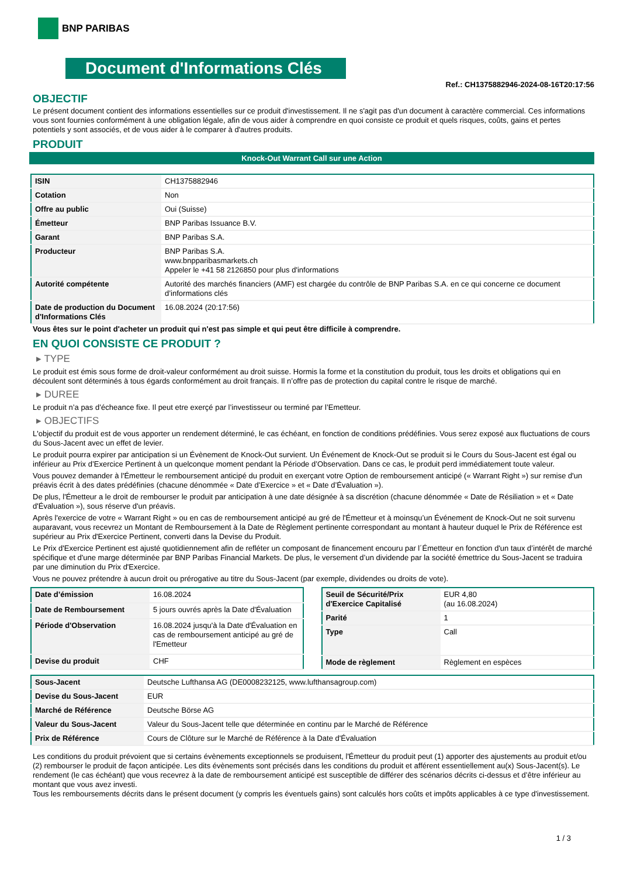BNP PARIBAS
Document d'Informations Clés
Ref.: CH1375882946-2024-08-16T20:17:56
OBJECTIF
Le présent document contient des informations essentielles sur ce produit d'investissement. Il ne s'agit pas d'un document à caractère commercial. Ces informations vous sont fournies conformément à une obligation légale, afin de vous aider à comprendre en quoi consiste ce produit et quels risques, coûts, gains et pertes potentiels y sont associés, et de vous aider à le comparer à d'autres produits.
PRODUIT
Knock-Out Warrant Call sur une Action
| ISIN | CH1375882946 |
| Cotation | Non |
| Offre au public | Oui (Suisse) |
| Émetteur | BNP Paribas Issuance B.V. |
| Garant | BNP Paribas S.A. |
| Producteur | BNP Paribas S.A. www.bnpparibasmarkets.ch Appeler le +41 58 2126850 pour plus d'informations |
| Autorité compétente | Autorité des marchés financiers (AMF) est chargée du contrôle de BNP Paribas S.A. en ce qui concerne ce document d’informations clés |
| Date de production du Document d'Informations Clés | 16.08.2024 (20:17:56) |
Vous êtes sur le point d'acheter un produit qui n'est pas simple et qui peut être difficile à comprendre.
EN QUOI CONSISTE CE PRODUIT ?
▸ TYPE
Le produit est émis sous forme de droit-valeur conformément au droit suisse. Hormis la forme et la constitution du produit, tous les droits et obligations qui en découlent sont déterminés à tous égards conformément au droit français. Il n’offre pas de protection du capital contre le risque de marché.
▸ DUREE
Le produit n’a pas d’écheance fixe. Il peut etre exerçé par l’investisseur ou terminé par l’Emetteur.
▸ OBJECTIFS
L'objectif du produit est de vous apporter un rendement déterminé, le cas échéant, en fonction de conditions prédéfinies. Vous serez exposé aux fluctuations de cours du Sous-Jacent avec un effet de levier.
Le produit pourra expirer par anticipation si un Évènement de Knock-Out survient. Un Événement de Knock-Out se produit si le Cours du Sous-Jacent est égal ou inférieur au Prix d’Exercice Pertinent à un quelconque moment pendant la Période d’Observation. Dans ce cas, le produit perd immédiatement toute valeur.
Vous pouvez demander à l'Émetteur le remboursement anticipé du produit en exerçant votre Option de remboursement anticipé (« Warrant Right ») sur remise d'un préavis écrit à des dates prédéfinies (chacune dénommée « Date d’Exercice » et « Date d’Évaluation »).
De plus, l'Émetteur a le droit de rembourser le produit par anticipation à une date désignée à sa discrétion (chacune dénommée « Date de Résiliation » et « Date d'Évaluation »), sous réserve d'un préavis.
Après l'exercice de votre « Warrant Right » ou en cas de remboursement anticipé au gré de l'Émetteur et à moinsqu’un Événement de Knock-Out ne soit survenu auparavant, vous recevrez un Montant de Remboursement à la Date de Règlement pertinente correspondant au montant à hauteur duquel le Prix de Référence est supérieur au Prix d'Exercice Pertinent, converti dans la Devise du Produit.
Le Prix d'Exercice Pertinent est ajusté quotidiennement afin de refléter un composant de financement encouru par l´Émetteur en fonction d'un taux d’intérêt de marché spécifique et d'une marge déterminée par BNP Paribas Financial Markets. De plus, le versement d’un dividende par la société émettrice du Sous-Jacent se traduira par une diminution du Prix d'Exercice.
Vous ne pouvez prétendre à aucun droit ou prérogative au titre du Sous-Jacent (par exemple, dividendes ou droits de vote).
| Date d’émission | 16.08.2024 |
| Date de Remboursement | 5 jours ouvrés après la Date d'Évaluation |
| Période d'Observation | 16.08.2024 jusqu'à la Date d'Évaluation en cas de remboursement anticipé au gré de l'Emetteur |
| Devise du produit | CHF |
| Seuil de Sécurité/Prix d'Exercice Capitalisé | EUR 4,80 (au 16.08.2024) |
| Parité | 1 |
| Type | Call |
| Mode de règlement | Règlement en espèces |
| Sous-Jacent | Deutsche Lufthansa AG (DE0008232125, www.lufthansagroup.com) |
| Devise du Sous-Jacent | EUR |
| Marché de Référence | Deutsche Börse AG |
| Valeur du Sous-Jacent | Valeur du Sous-Jacent telle que déterminée en continu par le Marché de Référence |
| Prix de Référence | Cours de Clôture sur le Marché de Référence à la Date d'Évaluation |
Les conditions du produit prévoient que si certains évènements exceptionnels se produisent, l'Émetteur du produit peut (1) apporter des ajustements au produit et/ou (2) rembourser le produit de façon anticipée. Les dits évènements sont précisés dans les conditions du produit et afférent essentiellement au(x) Sous-Jacent(s). Le rendement (le cas échéant) que vous recevrez à la date de remboursement anticipé est susceptible de différer des scénarios décrits ci-dessus et d’être inférieur au montant que vous avez investi.
Tous les remboursements décrits dans le présent document (y compris les éventuels gains) sont calculés hors coûts et impôts applicables à ce type d'investissement.
1 / 3